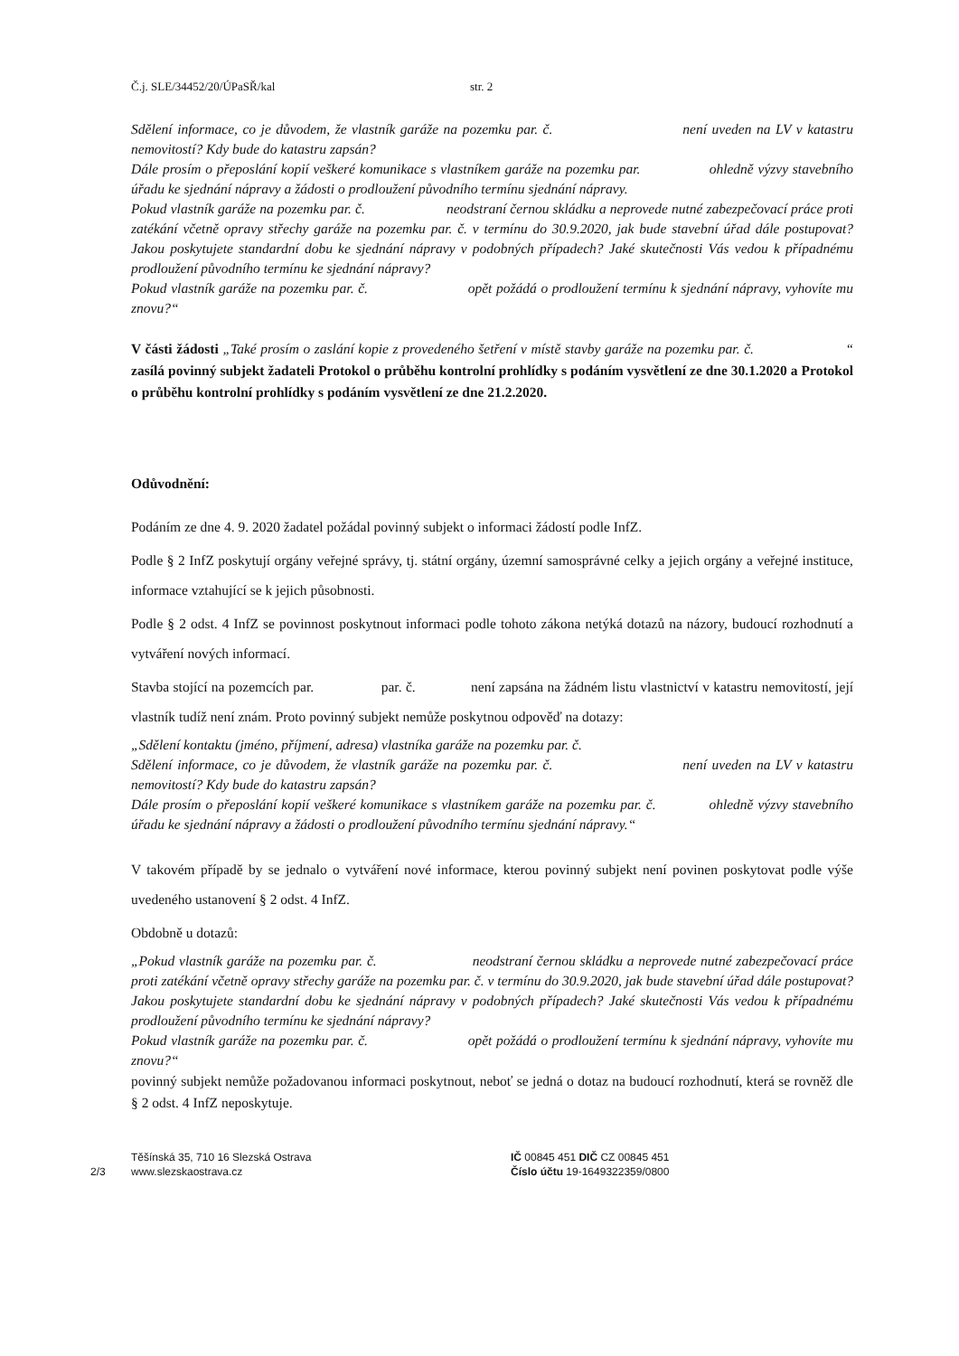Č.j. SLE/34452/20/ÚPaSŘ/kal str. 2
Sdělení informace, co je důvodem, že vlastník garáže na pozemku par. č. není uveden na LV v katastru nemovitostí? Kdy bude do katastru zapsán?
Dále prosím o přeposlání kopií veškeré komunikace s vlastníkem garáže na pozemku par. ohledně výzvy stavebního úřadu ke sjednání nápravy a žádosti o prodloužení původního termínu sjednání nápravy.
Pokud vlastník garáže na pozemku par. č. neodstraní černou skládku a neprovede nutné zabezpečovací práce proti zatékání včetně opravy střechy garáže na pozemku par. č. v termínu do 30.9.2020, jak bude stavební úřad dále postupovat? Jakou poskytujete standardní dobu ke sjednání nápravy v podobných případech? Jaké skutečnosti Vás vedou k případnému prodloužení původního termínu ke sjednání nápravy?
Pokud vlastník garáže na pozemku par. č. opět požádá o prodloužení termínu k sjednání nápravy, vyhovíte mu znovu?“
V části žádosti „Také prosím o zaslání kopie z provedeného šetření v místě stavby garáže na pozemku par. č. “ zasílá povinný subjekt žadateli Protokol o průběhu kontrolní prohlídky s podáním vysvětlení ze dne 30.1.2020 a Protokol o průběhu kontrolní prohlídky s podáním vysvětlení ze dne 21.2.2020.
Odůvodnění:
Podáním ze dne 4. 9. 2020 žadatel požádal povinný subjekt o informaci žádostí podle InfZ.
Podle § 2 InfZ poskytují orgány veřejné správy, tj. státní orgány, územní samosprávné celky a jejich orgány a veřejné instituce, informace vztahující se k jejich působnosti.
Podle § 2 odst. 4 InfZ se povinnost poskytnout informaci podle tohoto zákona netýká dotazů na názory, budoucí rozhodnutí a vytváření nových informací.
Stavba stojící na pozemcích par. par. č. není zapsána na žádném listu vlastnictví v katastru nemovitostí, její vlastník tudíž není znám. Proto povinný subjekt nemůže poskytnou odpověď na dotazy:
„Sdělení kontaktu (jméno, příjmení, adresa) vlastníka garáže na pozemku par. č.
Sdělení informace, co je důvodem, že vlastník garáže na pozemku par. č. není uveden na LV v katastru nemovitostí? Kdy bude do katastru zapsán?
Dále prosím o přeposlání kopií veškeré komunikace s vlastníkem garáže na pozemku par. č. ohledně výzvy stavebního úřadu ke sjednání nápravy a žádosti o prodloužení původního termínu sjednání nápravy.“
V takovém případě by se jednalo o vytváření nové informace, kterou povinný subjekt není povinen poskytovat podle výše uvedeného ustanovení § 2 odst. 4 InfZ.
Obdobně u dotazů:
„Pokud vlastník garáže na pozemku par. č. neodstraní černou skládku a neprovede nutné zabezpečovací práce proti zatékání včetně opravy střechy garáže na pozemku par. č. v termínu do 30.9.2020, jak bude stavební úřad dále postupovat? Jakou poskytujete standardní dobu ke sjednání nápravy v podobných případech? Jaké skutečnosti Vás vedou k případnému prodloužení původního termínu ke sjednání nápravy?
Pokud vlastník garáže na pozemku par. č. opět požádá o prodloužení termínu k sjednání nápravy, vyhovíte mu znovu?“
povinný subjekt nemůže požadovanou informaci poskytnout, neboť se jedná o dotaz na budoucí rozhodnutí, která se rovněž dle § 2 odst. 4 InfZ neposkytuje.
2/3 Těšínská 35, 710 16 Slezská Ostrava
www.slezskaostrava.cz
IČ 00845 451 DIČ CZ 00845 451
Číslo účtu 19-1649322359/0800